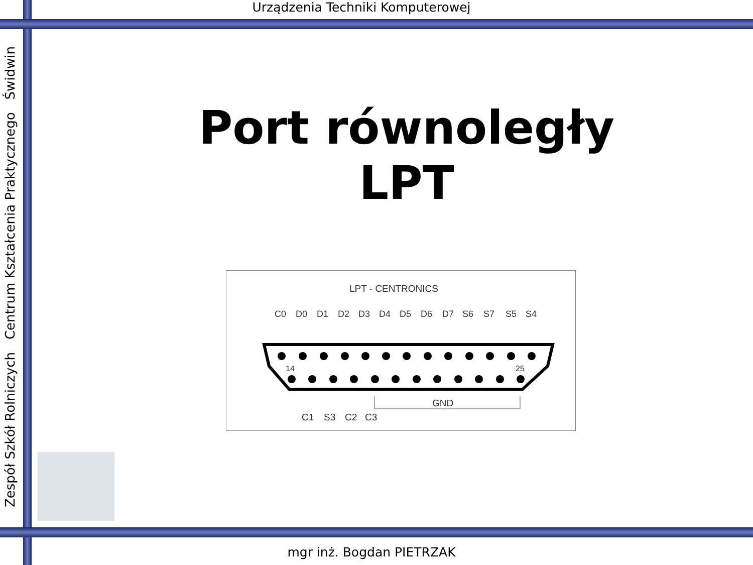Urządzenia Techniki Komputerowej
Zespół Szkół Rolniczych Centrum Kształcenia Praktycznego Świdwin
Port równoległy
LPT
LPT - CENTRONICS
C0
D0
D1
D2
D3
D4
D5
D6
D7
S6
S7
S5
S4
14
25
C1
S3
C2
C3
GND
mgr inż. Bogdan PIETRZAK